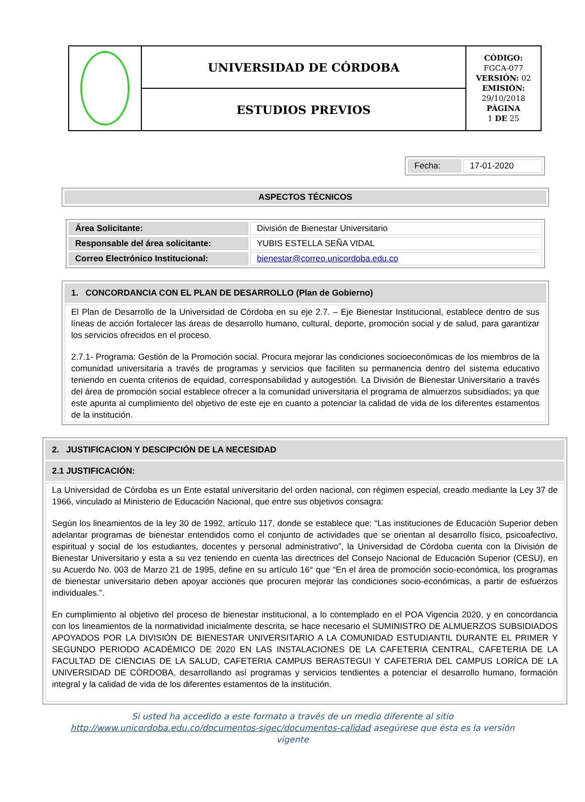| | UNIVERSIDAD DE CÓRDOBA | CÓDIGO: FGCA-077 VERSIÓN: 02 EMISIÓN: 29/10/2018 PÁGINA 1 DE 25 |
| | ESTUDIOS PREVIOS | |
| Fecha: | 17-01-2020 |
| ASPECTOS TÉCNICOS |
| Área Solicitante: | División de Bienestar Universitario |
| Responsable del área solicitante: | YUBIS ESTELLA SEÑA VIDAL |
| Correo Electrónico Institucional: | bienestar@correo.unicordoba.edu.co |
| 1. CONCORDANCIA CON EL PLAN DE DESARROLLO (Plan de Gobierno) |
| El Plan de Desarrollo de la Universidad de Córdoba en su eje 2.7. – Eje Bienestar Institucional, establece dentro de sus líneas de acción fortalecer las áreas de desarrollo humano, cultural, deporte, promoción social y de salud, para garantizar los servicios ofrecidos en el proceso. 2.7.1- Programa: Gestión de la Promoción social. Procura mejorar las condiciones socioeconómicas de los miembros de la comunidad universitaria a través de programas y servicios que faciliten su permanencia dentro del sistema educativo teniendo en cuenta criterios de equidad, corresponsabilidad y autogestión. La División de Bienestar Universitario a través del área de promoción social establece ofrecer a la comunidad universitaria el programa de almuerzos subsidiados; ya que este apunta al cumplimiento del objetivo de este eje en cuanto a potenciar la calidad de vida de los diferentes estamentos de la institución. |
| 2. JUSTIFICACION Y DESCIPCIÓN DE LA NECESIDAD |
| 2.1 JUSTIFICACIÓN: |
| La Universidad de Córdoba es un Ente estatal universitario del orden nacional, con régimen especial, creado mediante la Ley 37 de 1966, vinculado al Ministerio de Educación Nacional, que entre sus objetivos consagra: Según los lineamientos de la ley 30 de 1992, artículo 117, donde se establece que: “Las instituciones de Educación Superior deben adelantar programas de bienestar entendidos como el conjunto de actividades que se orientan al desarrollo físico, psicoafectivo, espiritual y social de los estudiantes, docentes y personal administrativo”, la Universidad de Córdoba cuenta con la División de Bienestar Universitario y esta a su vez teniendo en cuenta las directrices del Consejo Nacional de Educación Superior (CESU), en su Acuerdo No. 003 de Marzo 21 de 1995, define en su artículo 16° que “En el área de promoción socio-económica, los programas de bienestar universitario deben apoyar acciones que procuren mejorar las condiciones socio-económicas, a partir de esfuerzos individuales.”. En cumplimiento al objetivo del proceso de bienestar institucional, a lo contemplado en el POA Vigencia 2020, y en concordancia con los lineamientos de la normatividad inicialmente descrita, se hace necesario el SUMINISTRO DE ALMUERZOS SUBSIDIADOS APOYADOS POR LA DIVISIÓN DE BIENESTAR UNIVERSITARIO A LA COMUNIDAD ESTUDIANTIL DURANTE EL PRIMER Y SEGUNDO PERIODO ACADÉMICO DE 2020 EN LAS INSTALACIONES DE LA CAFETERIA CENTRAL, CAFETERIA DE LA FACULTAD DE CIENCIAS DE LA SALUD, CAFETERIA CAMPUS BERASTEGUI Y CAFETERIA DEL CAMPUS LORÍCA DE LA UNIVERSIDAD DE CÓRDOBA, desarrollando así programas y servicios tendientes a potenciar el desarrollo humano, formación integral y la calidad de vida de los diferentes estamentos de la institución. |
Si usted ha accedido a este formato a través de un medio diferente al sitio
http://www.unicordoba.edu.co/documentos-sigec/documentos-calidad asegúrese que ésta es la versión
vigente